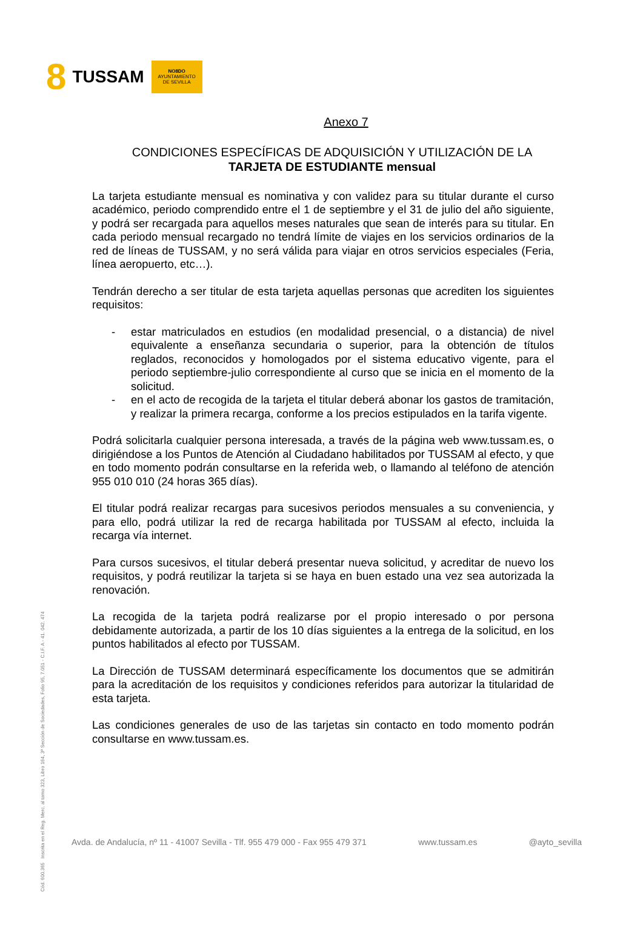8 TUSSAM
NO8DO
AYUNTAMIENTO
DE SEVILLA
Cód. 600.365 Inscrita en el Reg. Merc. al tomo 323, Libro 164, 3ª Sección de Sociedades, Folio 95, 7.051 - C.I.F. A - 41. 042. 474
Anexo 7
CONDICIONES ESPECÍFICAS DE ADQUISICIÓN Y UTILIZACIÓN DE LA
TARJETA DE ESTUDIANTE mensual
La tarjeta estudiante mensual es nominativa y con validez para su titular durante el curso académico, periodo comprendido entre el 1 de septiembre y el 31 de julio del año siguiente, y podrá ser recargada para aquellos meses naturales que sean de interés para su titular. En cada periodo mensual recargado no tendrá límite de viajes en los servicios ordinarios de la red de líneas de TUSSAM, y no será válida para viajar en otros servicios especiales (Feria, línea aeropuerto, etc…).
Tendrán derecho a ser titular de esta tarjeta aquellas personas que acrediten los siguientes requisitos:
- estar matriculados en estudios (en modalidad presencial, o a distancia) de nivel equivalente a enseñanza secundaria o superior, para la obtención de títulos reglados, reconocidos y homologados por el sistema educativo vigente, para el periodo septiembre-julio correspondiente al curso que se inicia en el momento de la solicitud.
- en el acto de recogida de la tarjeta el titular deberá abonar los gastos de tramitación, y realizar la primera recarga, conforme a los precios estipulados en la tarifa vigente.
Podrá solicitarla cualquier persona interesada, a través de la página web www.tussam.es, o dirigiéndose a los Puntos de Atención al Ciudadano habilitados por TUSSAM al efecto, y que en todo momento podrán consultarse en la referida web, o llamando al teléfono de atención 955 010 010 (24 horas 365 días).
El titular podrá realizar recargas para sucesivos periodos mensuales a su conveniencia, y para ello, podrá utilizar la red de recarga habilitada por TUSSAM al efecto, incluida la recarga vía internet.
Para cursos sucesivos, el titular deberá presentar nueva solicitud, y acreditar de nuevo los requisitos, y podrá reutilizar la tarjeta si se haya en buen estado una vez sea autorizada la renovación.
La recogida de la tarjeta podrá realizarse por el propio interesado o por persona debidamente autorizada, a partir de los 10 días siguientes a la entrega de la solicitud, en los puntos habilitados al efecto por TUSSAM.
La Dirección de TUSSAM determinará específicamente los documentos que se admitirán para la acreditación de los requisitos y condiciones referidos para autorizar la titularidad de esta tarjeta.
Las condiciones generales de uso de las tarjetas sin contacto en todo momento podrán consultarse en www.tussam.es.
Avda. de Andalucía, nº 11 - 41007 Sevilla - Tlf. 955 479 000 - Fax 955 479 371 www.tussam.es @ayto_sevilla